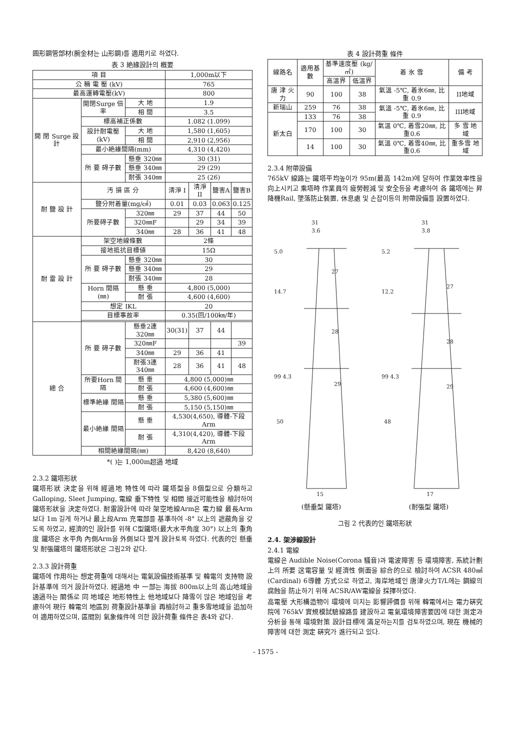圓形鋼管部材(腕金材는 山形鋼)를 適用키로 하였다.
表 3 絶緣設計의 槪要
| 項 目 | | | 1,000m以下 | | | |
| --- | --- | --- | --- | --- | --- | --- |
| 公 稱 電 壓 (kV) | | | 765 | | | |
| 最高運轉電壓(kV) | | | 800 | | | |
| 開 閉 Surge 設 計 | 開閉Surge 倍率 | 大 地 | 1.9 | | | |
| | | 相 間 | 3.5 | | | |
| | 標高補正係數 | | 1.082 (1.099) | | | |
| | 設計耐電壓 (kV) | 大 地 | 1,580 (1,605) | | | |
| | | 相 間 | 2,910 (2,956) | | | |
| | 最小絶緣間隔(mm) | | 4,310 (4,420) | | | |
| | 所 要 碍子數 | 懸垂 320㎜ | 30 (31) | | | |
| | | 懸垂 340㎜ | 29 (29) | | | |
| | | 耐張 340㎜ | 25 (26) | | | |
| 耐 鹽 設 計 | 汚 損 區 分 | | 淸淨 I | 淸淨 II | 鹽害A | 鹽害B |
| | 鹽分附着量(mg/㎠) | | 0.01 | 0.03 | 0.063 | 0.125 |
| | 所要碍子數 | 320㎜ | 29 | 37 | 44 | 50 |
| | | 320㎜F | | 29 | 34 | 39 |
| | | 340㎜ | 28 | 36 | 41 | 48 |
| 耐 雷 設 計 | 架空地線條數 | | 2條 | | | |
| | 接地抵抗目標値 | | 15Ω | | | |
| | 所 要 碍子數 | 懸垂 320㎜ | 30 | | | |
| | | 懸垂 340㎜ | 29 | | | |
| | | 耐張 340㎜ | 28 | | | |
| | Horn 間隔(㎜) | 懸 垂 | 4,800 (5,000) | | | |
| | | 耐 張 | 4,600 (4,600) | | | |
| | 想定 IKL | | 20 | | | |
| | 目標事故率 | | 0.35(回/100㎞/年) | | | |
| 總 合 | 所 要 碍子數 | 懸垂2連 320㎜ | 30(31) | 37 | 44 | |
| | | 320㎜F | | | | 39 |
| | | 340㎜ | 29 | 36 | 41 | |
| | | 耐張3連 340㎜ | 28 | 36 | 41 | 48 |
| | 所要Horn 間隔 | 懸 垂 | 4,800 (5,000)㎜ | | | |
| | | 耐 張 | 4,600 (4,600)㎜ | | | |
| | 標準絶緣 間隔 | 懸 垂 | 5,380 (5,600)㎜ | | | |
| | | 耐 張 | 5,150 (5,150)㎜ | | | |
| | 最小絶緣 間隔 | 懸 垂 | 4,530(4,650), 導體-下段Arm | | | |
| | | 耐 張 | 4,310(4,420), 導體-下段Arm | | | |
| | 相間絶緣間隔(㎜) | | 8,420 (8,640) | | | |
*( )는 1,000m超過 地域
2.3.2 鐵塔形狀
鐵塔形狀 決定을 위해 經過地 特性에 따라 鐵塔型을 8個型으로 分類하고 Galloping, Sleet Jumping, 電線 垂下特性 및 相間 接近可能性을 檢討하여 鐵塔形狀을 決定하였다. 耐雷設計에 따라 架空地線Arm은 電力線 最長Arm 보다 1m 길게 하거나 最上段Arm 充電部를 基準하여 -8° 以上의 遮蔽角을 갖도록 하였고, 經濟的인 設計를 위해 C型鐵塔(最大水平角度 30°) 以上의 重角度 鐵塔은 水平角 內側Arm을 外側보다 짧게 設計토록 하였다. 代表的인 懸垂 및 耐張鐵塔의 鐵塔形狀은 그림2와 같다.
2.3.3 設計荷重
鐵塔에 作用하는 想定荷重에 대해서는 電氣設備技術基準 및 韓電의 支持物 設計基準에 의거 設計하였다. 經過地 中 一部는 海拔 800m以上의 高山地域을 通過하는 關係로 同 地域은 地形特性上 他地域보다 降雪이 많은 地域임을 考慮하여 現行 韓電의 地區別 荷重設計基準을 再檢討하고 重多雪地域을 追加하여 適用하였으며, 區間別 氣象條件에 의한 設計荷重 條件은 表4와 같다.
表 4 設計荷重 條件
| 線路名 | 適用基數 | 基準速度壓 (kg/㎡) | | 着 氷 雪 | 備 考 |
| --- | --- | --- | --- | --- | --- |
| | | 高溫界 | 低溫界 | | |
| 唐 津 火 力 | 90 | 100 | 38 | 氣溫 -5℃, 着氷6㎜, 比重 0.9 | II地域 |
| 新瑞山 | 259 | 76 | 38 | 氣溫 -5℃, 着氷6㎜, 比重 0.9 | III地域 |
| 新太白 | 133 | 76 | 38 | | |
| | 170 | 100 | 30 | 氣溫 0℃, 着雪20㎜, 比重0.6 | 多 雪 地 域 |
| | 14 | 100 | 30 | 氣溫 0℃, 着雪40㎜, 比重0.6 | 重多雪 地 域 |
2.3.4 附帶設備
765kV 線路는 鐵塔平均높이가 95m(最高 142m)에 달하여 作業效率性을 向上시키고 乘塔時 作業員의 疲勞輕減 및 安全등을 考慮하여 各 鐵塔에는 昇降機Rail, 墜落防止裝置, 休息處 및 손잡이등의 附帶設備를 設置하였다.
31
3.6
5.0
14.7
99 4.3
50
27
28
29
15
31
3.8
5.2
12.2
99 4.3
48
27
28
29
17
(懸垂型 鐵塔) (耐張型 鐵塔)
그림 2 代表的인 鐵塔形狀
2.4. 架涉線設計
2.4.1 電線
電線은 Audible Noise(Corona 騷音)과 電波障害 등 環境障害, 系統計劃上의 所要 送電容量 및 經濟性 側面을 綜合的으로 檢討하여 ACSR 480㎟(Cardinal) 6導體 方式으로 하였고, 海岸地域인 唐津火力T/L에는 鋼線의 腐蝕을 防止하기 위해 ACSR/AW電線을 採擇하였다.
高電壓 大形構造物이 環境에 미치는 影響評價를 위해 韓電에서는 電力硏究院에 765kV 實規模試驗線路를 建設하고 電氣環境障害要因에 대한 測定과 分析을 통해 環境對策 設計目標에 滿足하는지를 검토하였으며, 現在 機械的障害에 대한 測定 硏究가 進行되고 있다.
- 1575 -